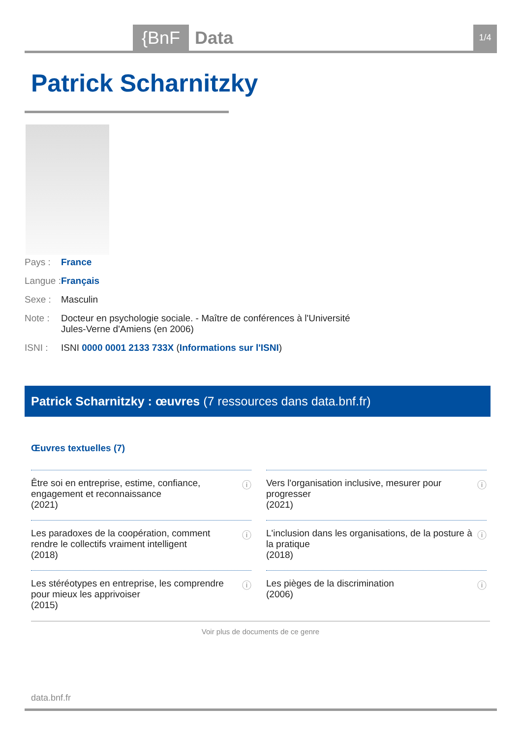{BnF Data 1/4
Patrick Scharnitzky
Pays : France
Langue : Français
Sexe : Masculin
Note : Docteur en psychologie sociale. - Maître de conférences à l'Université Jules-Verne d'Amiens (en 2006)
ISNI : ISNI 0000 0001 2133 733X (Informations sur l'ISNI)
Patrick Scharnitzky : œuvres (7 ressources dans data.bnf.fr)
Œuvres textuelles (7)
Être soi en entreprise, estime, confiance, engagement et reconnaissance
(2021) ⓘ
Vers l'organisation inclusive, mesurer pour progresser
(2021) ⓘ
Les paradoxes de la coopération, comment rendre le collectifs vraiment intelligent
(2018) ⓘ
L'inclusion dans les organisations, de la posture à la pratique
(2018) ⓘ
Les stéréotypes en entreprise, les comprendre pour mieux les apprivoiser
(2015) ⓘ
Les pièges de la discrimination
(2006) ⓘ
Voir plus de documents de ce genre
data.bnf.fr